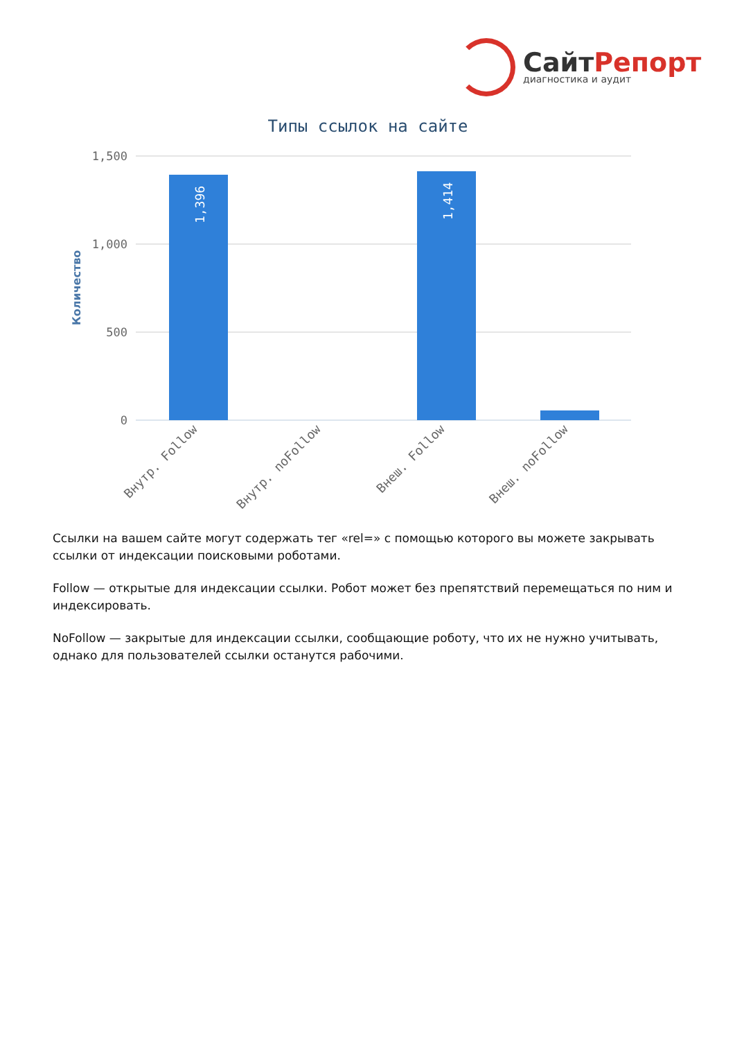СайтРепорт
диагностика и аудит
Типы ссылок на сайте
1,500
1,000
500
0
Количество
1,396
1,414
Внутр. Follow
Внутр. noFollow
Внеш. Follow
Внеш. noFollow
Ссылки на вашем сайте могут содержать тег «rel=» с помощью которого вы можете закрывать ссылки от индексации поисковыми роботами.
Follow — открытые для индексации ссылки. Робот может без препятствий перемещаться по ним и индексировать.
NoFollow — закрытые для индексации ссылки, сообщающие роботу, что их не нужно учитывать, однако для пользователей ссылки останутся рабочими.